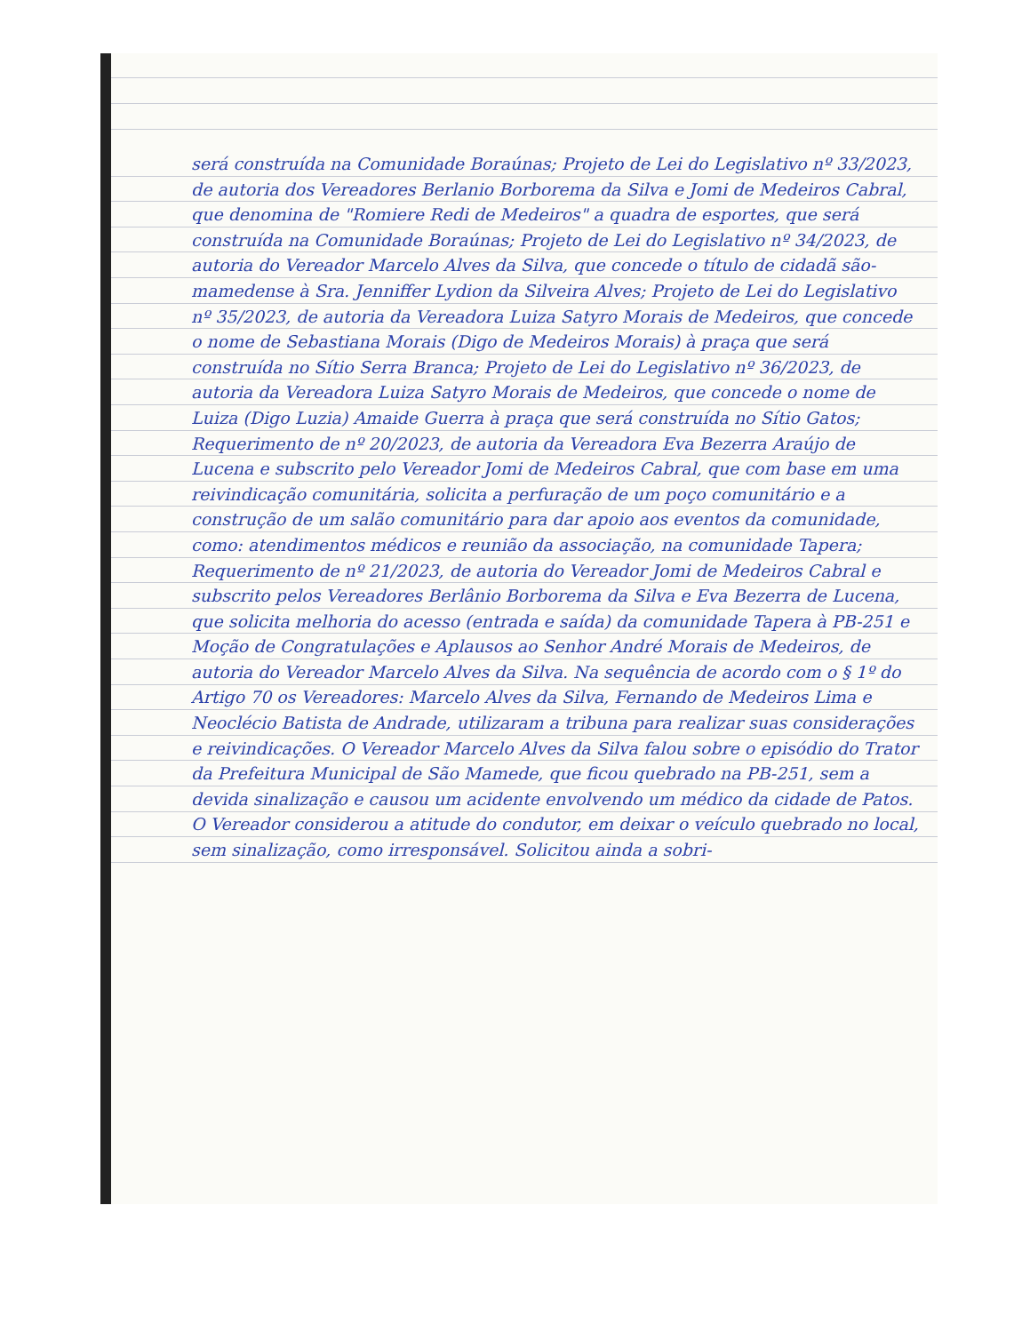será construída na Comunidade Boraúnas; Projeto de Lei do Legislativo nº 33/2023, de autoria dos Vereadores Berlanio Borborema da Silva e Jomi de Medeiros Cabral, que denomina de "Romiere Redi de Medeiros" a quadra de esportes, que será construída na Comunidade Boraúnas; Projeto de Lei do Legislativo nº 34/2023, de autoria do Vereador Marcelo Alves da Silva, que concede o título de cidadã são-mamedense à Sra. Jenniffer Lydion da Silveira Alves; Projeto de Lei do Legislativo nº 35/2023, de autoria da Vereadora Luiza Satyro Morais de Medeiros, que concede o nome de Sebastiana Morais (Digo de Medeiros Morais) à praça que será construída no Sítio Serra Branca; Projeto de Lei do Legislativo nº 36/2023, de autoria da Vereadora Luiza Satyro Morais de Medeiros, que concede o nome de Luiza (Digo Luzia) Amaide Guerra à praça que será construída no Sítio Gatos; Requerimento de nº 20/2023, de autoria da Vereadora Eva Bezerra Araújo de Lucena e subscrito pelo Vereador Jomi de Medeiros Cabral, que com base em uma reivindicação comunitária, solicita a perfuração de um poço comunitário e a construção de um salão comunitário para dar apoio aos eventos da comunidade, como: atendimentos médicos e reunião da associação, na comunidade Tapera; Requerimento de nº 21/2023, de autoria do Vereador Jomi de Medeiros Cabral e subscrito pelos Vereadores Berlânio Borborema da Silva e Eva Bezerra de Lucena, que solicita melhoria do acesso (entrada e saída) da comunidade Tapera à PB-251 e Moção de Congratulações e Aplausos ao Senhor André Morais de Medeiros, de autoria do Vereador Marcelo Alves da Silva. Na sequência de acordo com o § 1º do Artigo 70 os Vereadores: Marcelo Alves da Silva, Fernando de Medeiros Lima e Neoclécio Batista de Andrade, utilizaram a tribuna para realizar suas considerações e reivindicações. O Vereador Marcelo Alves da Silva falou sobre o episódio do Trator da Prefeitura Municipal de São Mamede, que ficou quebrado na PB-251, sem a devida sinalização e causou um acidente envolvendo um médico da cidade de Patos. O Vereador considerou a atitude do condutor, em deixar o veículo quebrado no local, sem sinalização, como irresponsável. Solicitou ainda a sobri-